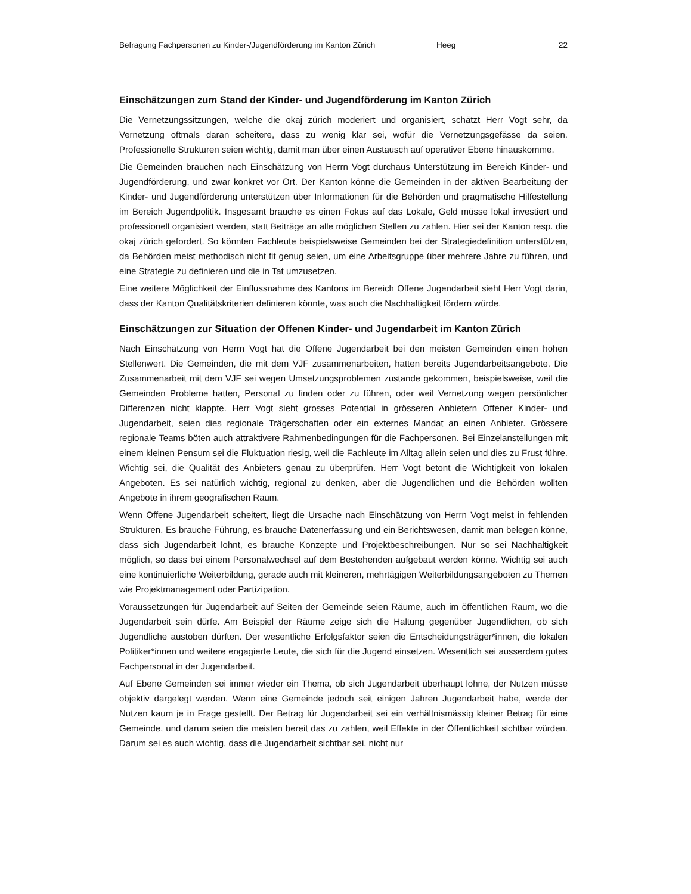Befragung Fachpersonen zu Kinder-/Jugendförderung im Kanton Zürich Heeg 22
Einschätzungen zum Stand der Kinder- und Jugendförderung im Kanton Zürich
Die Vernetzungssitzungen, welche die okaj zürich moderiert und organisiert, schätzt Herr Vogt sehr, da Vernetzung oftmals daran scheitere, dass zu wenig klar sei, wofür die Vernetzungsgefässe da seien. Professionelle Strukturen seien wichtig, damit man über einen Austausch auf operativer Ebene hinauskomme.
Die Gemeinden brauchen nach Einschätzung von Herrn Vogt durchaus Unterstützung im Bereich Kinder- und Jugendförderung, und zwar konkret vor Ort. Der Kanton könne die Gemeinden in der aktiven Bearbeitung der Kinder- und Jugendförderung unterstützen über Informationen für die Behörden und pragmatische Hilfestellung im Bereich Jugendpolitik. Insgesamt brauche es einen Fokus auf das Lokale, Geld müsse lokal investiert und professionell organisiert werden, statt Beiträge an alle möglichen Stellen zu zahlen. Hier sei der Kanton resp. die okaj zürich gefordert. So könnten Fachleute beispielsweise Gemeinden bei der Strategiedefinition unterstützen, da Behörden meist methodisch nicht fit genug seien, um eine Arbeitsgruppe über mehrere Jahre zu führen, und eine Strategie zu definieren und die in Tat umzusetzen.
Eine weitere Möglichkeit der Einflussnahme des Kantons im Bereich Offene Jugendarbeit sieht Herr Vogt darin, dass der Kanton Qualitätskriterien definieren könnte, was auch die Nachhaltigkeit fördern würde.
Einschätzungen zur Situation der Offenen Kinder- und Jugendarbeit im Kanton Zürich
Nach Einschätzung von Herrn Vogt hat die Offene Jugendarbeit bei den meisten Gemeinden einen hohen Stellenwert. Die Gemeinden, die mit dem VJF zusammenarbeiten, hatten bereits Jugendarbeitsangebote. Die Zusammenarbeit mit dem VJF sei wegen Umsetzungsproblemen zustande gekommen, beispielsweise, weil die Gemeinden Probleme hatten, Personal zu finden oder zu führen, oder weil Vernetzung wegen persönlicher Differenzen nicht klappte. Herr Vogt sieht grosses Potential in grösseren Anbietern Offener Kinder- und Jugendarbeit, seien dies regionale Trägerschaften oder ein externes Mandat an einen Anbieter. Grössere regionale Teams böten auch attraktivere Rahmenbedingungen für die Fachpersonen. Bei Einzelanstellungen mit einem kleinen Pensum sei die Fluktuation riesig, weil die Fachleute im Alltag allein seien und dies zu Frust führe. Wichtig sei, die Qualität des Anbieters genau zu überprüfen. Herr Vogt betont die Wichtigkeit von lokalen Angeboten. Es sei natürlich wichtig, regional zu denken, aber die Jugendlichen und die Behörden wollten Angebote in ihrem geografischen Raum.
Wenn Offene Jugendarbeit scheitert, liegt die Ursache nach Einschätzung von Herrn Vogt meist in fehlenden Strukturen. Es brauche Führung, es brauche Datenerfassung und ein Berichtswesen, damit man belegen könne, dass sich Jugendarbeit lohnt, es brauche Konzepte und Projektbeschreibungen. Nur so sei Nachhaltigkeit möglich, so dass bei einem Personalwechsel auf dem Bestehenden aufgebaut werden könne. Wichtig sei auch eine kontinuierliche Weiterbildung, gerade auch mit kleineren, mehrtägigen Weiterbildungsangeboten zu Themen wie Projektmanagement oder Partizipation.
Voraussetzungen für Jugendarbeit auf Seiten der Gemeinde seien Räume, auch im öffentlichen Raum, wo die Jugendarbeit sein dürfe. Am Beispiel der Räume zeige sich die Haltung gegenüber Jugendlichen, ob sich Jugendliche austoben dürften. Der wesentliche Erfolgsfaktor seien die Entscheidungsträger*innen, die lokalen Politiker*innen und weitere engagierte Leute, die sich für die Jugend einsetzen. Wesentlich sei ausserdem gutes Fachpersonal in der Jugendarbeit.
Auf Ebene Gemeinden sei immer wieder ein Thema, ob sich Jugendarbeit überhaupt lohne, der Nutzen müsse objektiv dargelegt werden. Wenn eine Gemeinde jedoch seit einigen Jahren Jugendarbeit habe, werde der Nutzen kaum je in Frage gestellt. Der Betrag für Jugendarbeit sei ein verhältnismässig kleiner Betrag für eine Gemeinde, und darum seien die meisten bereit das zu zahlen, weil Effekte in der Öffentlichkeit sichtbar würden. Darum sei es auch wichtig, dass die Jugendarbeit sichtbar sei, nicht nur